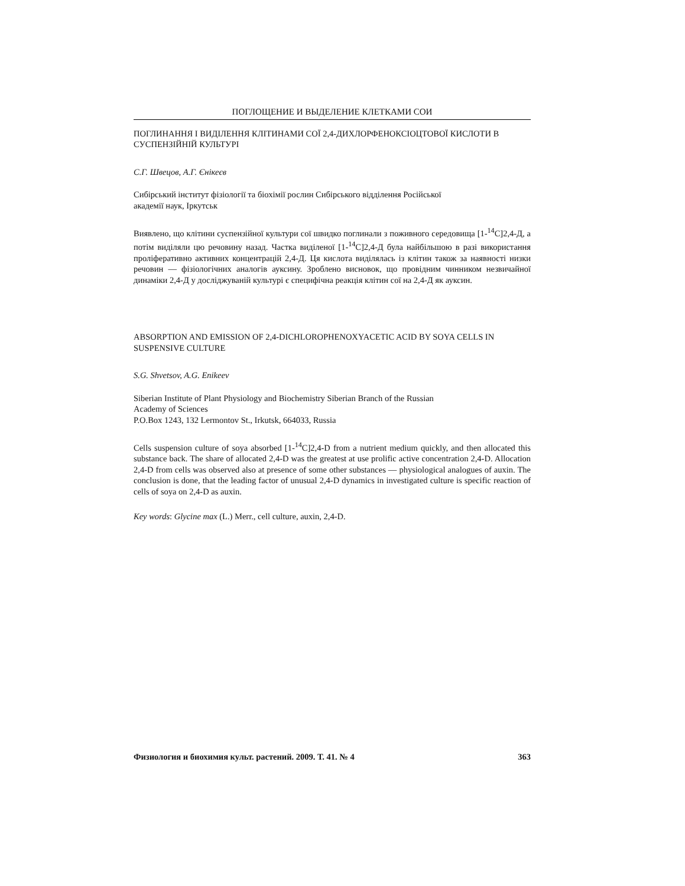ПОГЛОЩЕНИЕ И ВЫДЕЛЕНИЕ КЛЕТКАМИ СОИ
ПОГЛИНАННЯ І ВИДІЛЕННЯ КЛІТИНАМИ СОЇ 2,4-ДИХЛОРФЕНОКСІОЦТОВОЇ КИСЛОТИ В СУСПЕНЗІЙНІЙ КУЛЬТУРІ
С.Г. Швецов, А.Г. Єнікеєв
Сибірський інститут фізіології та біохімії рослин Сибірського відділення Російської
академії наук, Іркутськ
Виявлено, що клітини суспензійної культури сої швидко поглинали з поживного середовища [1-<sup>14</sup>C]2,4-Д, а потім виділяли цю речовину назад. Частка виділеної [1-<sup>14</sup>C]2,4-Д була найбільшою в разі використання проліферативно активних концентрацій 2,4-Д. Ця кислота виділялась із клітин також за наявності низки речовин — фізіологічних аналогів ауксину. Зроблено висновок, що провідним чинником незвичайної динаміки 2,4-Д у досліджуваній культурі є специфічна реакція клітин сої на 2,4-Д як ауксин.
ABSORPTION AND EMISSION OF 2,4-DICHLOROPHENOXYACETIC ACID BY SOYA CELLS IN SUSPENSIVE CULTURE
S.G. Shvetsov, A.G. Enikeev
Siberian Institute of Plant Physiology and Biochemistry Siberian Branch of the Russian
Academy of Sciences
P.O.Box 1243, 132 Lermontov St., Irkutsk, 664033, Russia
Cells suspension culture of soya absorbed [1-<sup>14</sup>C]2,4-D from a nutrient medium quickly, and then allocated this substance back. The share of allocated 2,4-D was the greatest at use prolific active concentration 2,4-D. Allocation 2,4-D from cells was observed also at presence of some other substances — physiological analogues of auxin. The conclusion is done, that the leading factor of unusual 2,4-D dynamics in investigated culture is specific reaction of cells of soya on 2,4-D as auxin.
Key words: Glycine max (L.) Merr., cell culture, auxin, 2,4-D.
Физиология и биохимия культ. растений. 2009. Т. 41. № 4 363